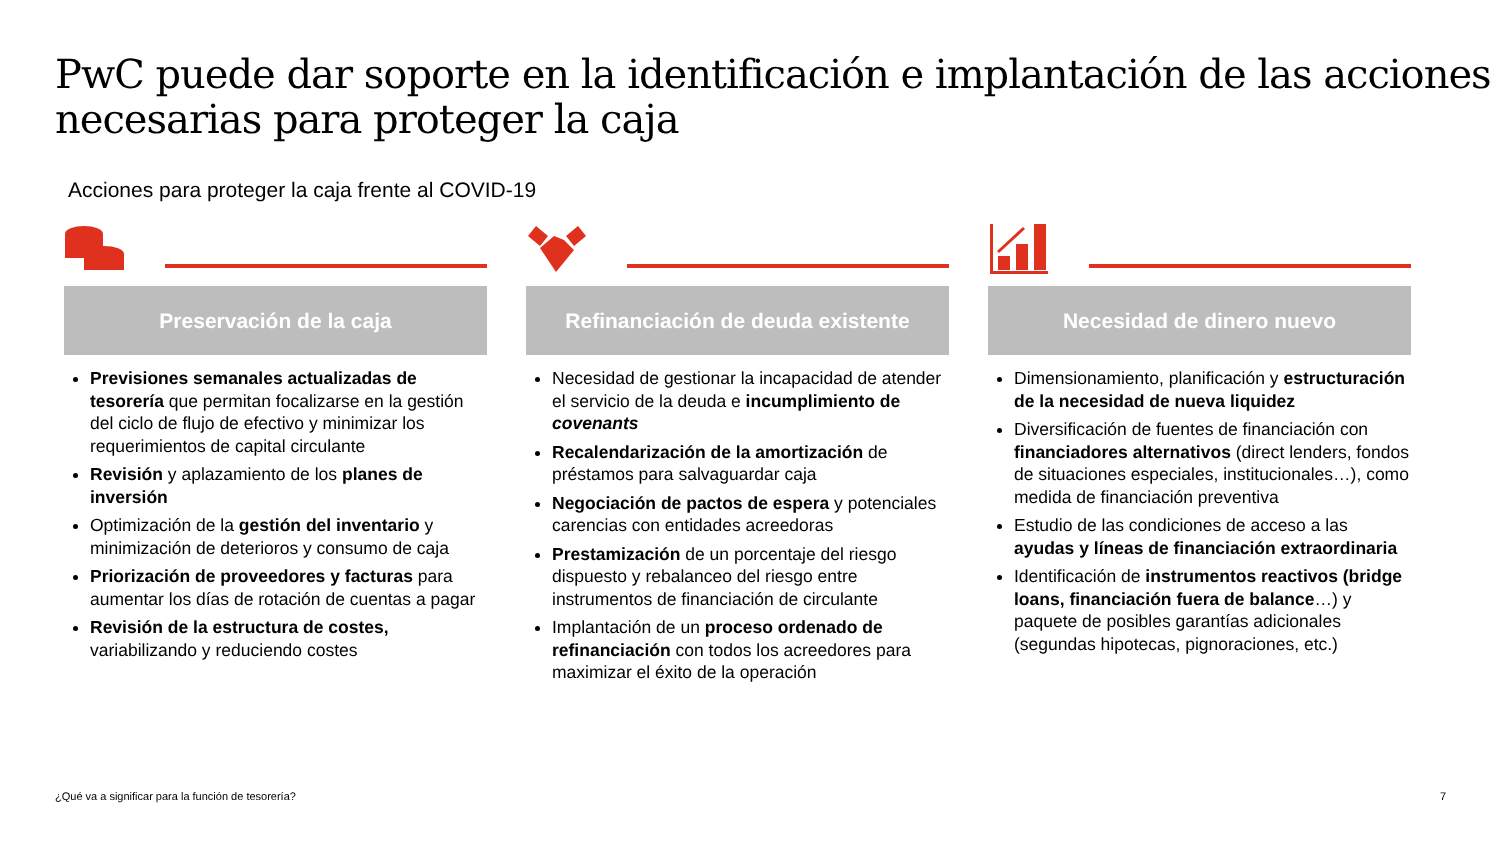PwC puede dar soporte en la identificación e implantación de las acciones necesarias para proteger la caja
Acciones para proteger la caja frente al COVID-19
Preservación de la caja
Previsiones semanales actualizadas de tesorería que permitan focalizarse en la gestión del ciclo de flujo de efectivo y minimizar los requerimientos de capital circulante
Revisión y aplazamiento de los planes de inversión
Optimización de la gestión del inventario y minimización de deterioros y consumo de caja
Priorización de proveedores y facturas para aumentar los días de rotación de cuentas a pagar
Revisión de la estructura de costes, variabilizando y reduciendo costes
Refinanciación de deuda existente
Necesidad de gestionar la incapacidad de atender el servicio de la deuda e incumplimiento de covenants
Recalendarización de la amortización de préstamos para salvaguardar caja
Negociación de pactos de espera y potenciales carencias con entidades acreedoras
Prestamización de un porcentaje del riesgo dispuesto y rebalanceo del riesgo entre instrumentos de financiación de circulante
Implantación de un proceso ordenado de refinanciación con todos los acreedores para maximizar el éxito de la operación
Necesidad de dinero nuevo
Dimensionamiento, planificación y estructuración de la necesidad de nueva liquidez
Diversificación de fuentes de financiación con financiadores alternativos (direct lenders, fondos de situaciones especiales, institucionales…), como medida de financiación preventiva
Estudio de las condiciones de acceso a las ayudas y líneas de financiación extraordinaria
Identificación de instrumentos reactivos (bridge loans, financiación fuera de balance…) y paquete de posibles garantías adicionales (segundas hipotecas, pignoraciones, etc.)
¿Qué va a significar para la función de tesorería?
7